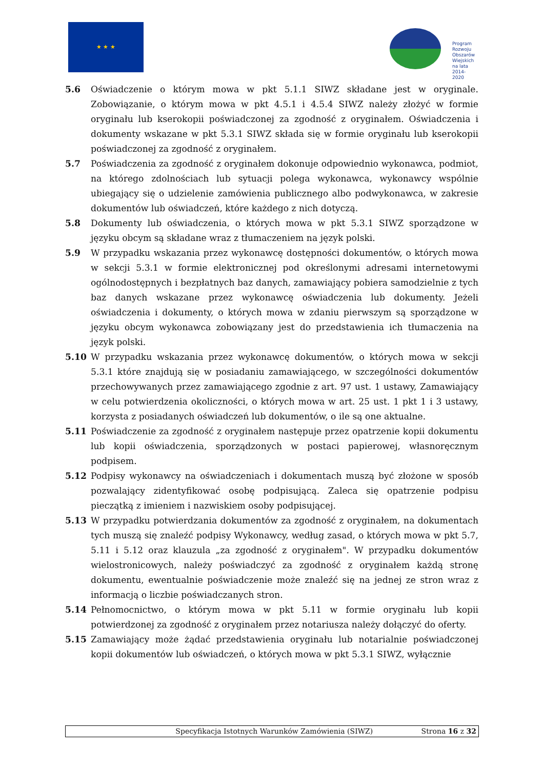★ ★ ★
Program
Rozwoju
Obszarów
Wiejskich
na lata 2014-2020
5.6 Oświadczenie o którym mowa w pkt 5.1.1 SIWZ składane jest w oryginale. Zobowiązanie, o którym mowa w pkt 4.5.1 i 4.5.4 SIWZ należy złożyć w formie oryginału lub kserokopii poświadczonej za zgodność z oryginałem. Oświadczenia i dokumenty wskazane w pkt 5.3.1 SIWZ składa się w formie oryginału lub kserokopii poświadczonej za zgodność z oryginałem.
5.7 Poświadczenia za zgodność z oryginałem dokonuje odpowiednio wykonawca, podmiot, na którego zdolnościach lub sytuacji polega wykonawca, wykonawcy wspólnie ubiegający się o udzielenie zamówienia publicznego albo podwykonawca, w zakresie dokumentów lub oświadczeń, które każdego z nich dotyczą.
5.8 Dokumenty lub oświadczenia, o których mowa w pkt 5.3.1 SIWZ sporządzone w języku obcym są składane wraz z tłumaczeniem na język polski.
5.9 W przypadku wskazania przez wykonawcę dostępności dokumentów, o których mowa w sekcji 5.3.1 w formie elektronicznej pod określonymi adresami internetowymi ogólnodostępnych i bezpłatnych baz danych, zamawiający pobiera samodzielnie z tych baz danych wskazane przez wykonawcę oświadczenia lub dokumenty. Jeżeli oświadczenia i dokumenty, o których mowa w zdaniu pierwszym są sporządzone w języku obcym wykonawca zobowiązany jest do przedstawienia ich tłumaczenia na język polski.
5.10 W przypadku wskazania przez wykonawcę dokumentów, o których mowa w sekcji 5.3.1 które znajdują się w posiadaniu zamawiającego, w szczególności dokumentów przechowywanych przez zamawiającego zgodnie z art. 97 ust. 1 ustawy, Zamawiający w celu potwierdzenia okoliczności, o których mowa w art. 25 ust. 1 pkt 1 i 3 ustawy, korzysta z posiadanych oświadczeń lub dokumentów, o ile są one aktualne.
5.11 Poświadczenie za zgodność z oryginałem następuje przez opatrzenie kopii dokumentu lub kopii oświadczenia, sporządzonych w postaci papierowej, własnoręcznym podpisem.
5.12 Podpisy wykonawcy na oświadczeniach i dokumentach muszą być złożone w sposób pozwalający zidentyfikować osobę podpisującą. Zaleca się opatrzenie podpisu pieczątką z imieniem i nazwiskiem osoby podpisującej.
5.13 W przypadku potwierdzania dokumentów za zgodność z oryginałem, na dokumentach tych muszą się znaleźć podpisy Wykonawcy, według zasad, o których mowa w pkt 5.7, 5.11 i 5.12 oraz klauzula „za zgodność z oryginałem". W przypadku dokumentów wielostronicowych, należy poświadczyć za zgodność z oryginałem każdą stronę dokumentu, ewentualnie poświadczenie może znaleźć się na jednej ze stron wraz z informacją o liczbie poświadczanych stron.
5.14 Pełnomocnictwo, o którym mowa w pkt 5.11 w formie oryginału lub kopii potwierdzonej za zgodność z oryginałem przez notariusza należy dołączyć do oferty.
5.15 Zamawiający może żądać przedstawienia oryginału lub notarialnie poświadczonej kopii dokumentów lub oświadczeń, o których mowa w pkt 5.3.1 SIWZ, wyłącznie
Specyfikacja Istotnych Warunków Zamówienia (SIWZ)
Strona 16 z 32